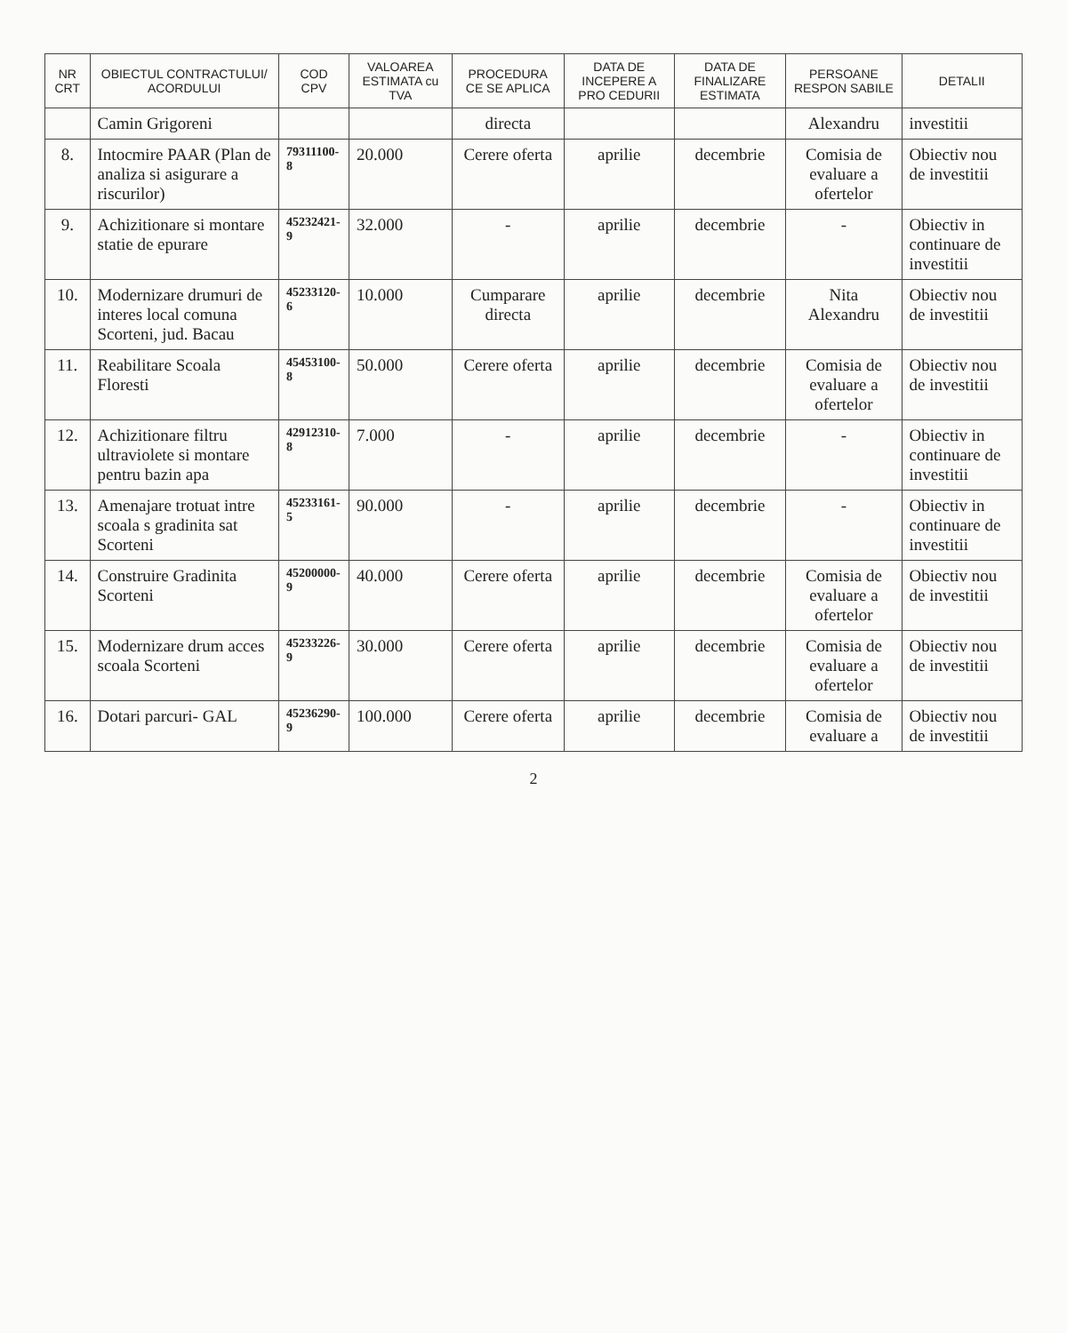| NR CRT | OBIECTUL CONTRACTULUI/ ACORDULUI | COD CPV | VALOAREA ESTIMATA cu TVA | PROCEDURA CE SE APLICA | DATA DE INCEPERE A PRO CEDURII | DATA DE FINALIZARE ESTIMATA | PERSOANE RESPON SABILE | DETALII |
| --- | --- | --- | --- | --- | --- | --- | --- | --- |
| | Camin Grigoreni | | | directa | | | Alexandru | investitii |
| 8. | Intocmire PAAR (Plan de analiza si asigurare a riscurilor) | 79311100-8 | 20.000 | Cerere oferta | aprilie | decembrie | Comisia de evaluare a ofertelor | Obiectiv nou de investitii |
| 9. | Achizitionare si montare statie de epurare | 45232421-9 | 32.000 | - | aprilie | decembrie | - | Obiectiv in continuare de investitii |
| 10. | Modernizare drumuri de interes local comuna Scorteni, jud. Bacau | 45233120-6 | 10.000 | Cumparare directa | aprilie | decembrie | Nita Alexandru | Obiectiv nou de investitii |
| 11. | Reabilitare Scoala Floresti | 45453100-8 | 50.000 | Cerere oferta | aprilie | decembrie | Comisia de evaluare a ofertelor | Obiectiv nou de investitii |
| 12. | Achizitionare filtru ultraviolete si montare pentru bazin apa | 42912310-8 | 7.000 | - | aprilie | decembrie | - | Obiectiv in continuare de investitii |
| 13. | Amenajare trotuat intre scoala s gradinita sat Scorteni | 45233161-5 | 90.000 | - | aprilie | decembrie | - | Obiectiv in continuare de investitii |
| 14. | Construire Gradinita Scorteni | 45200000-9 | 40.000 | Cerere oferta | aprilie | decembrie | Comisia de evaluare a ofertelor | Obiectiv nou de investitii |
| 15. | Modernizare drum acces scoala Scorteni | 45233226-9 | 30.000 | Cerere oferta | aprilie | decembrie | Comisia de evaluare a ofertelor | Obiectiv nou de investitii |
| 16. | Dotari parcuri- GAL | 45236290-9 | 100.000 | Cerere oferta | aprilie | decembrie | Comisia de evaluare a | Obiectiv nou de investitii |
2